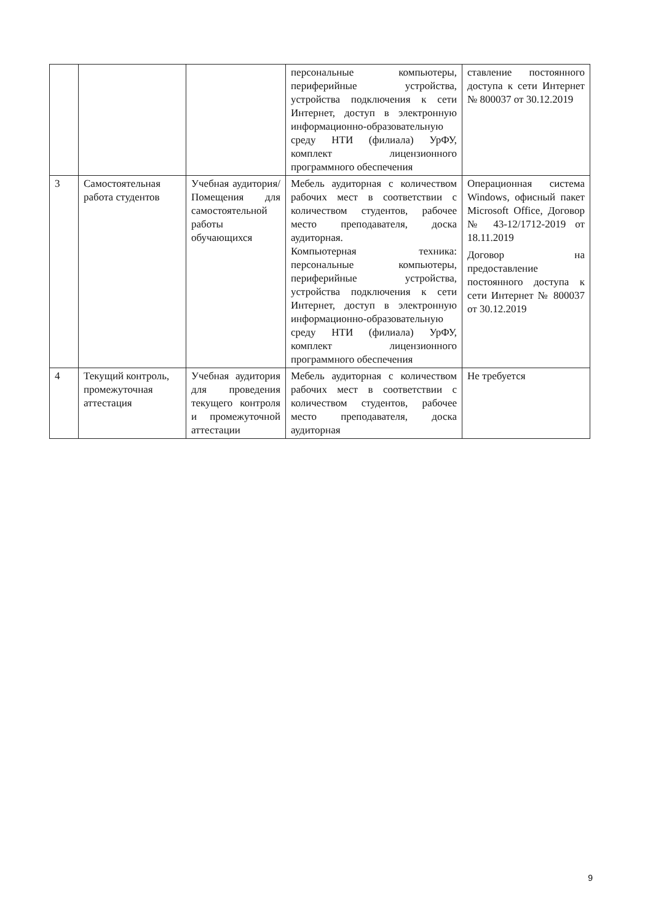| | | | персональные компьютеры, периферийные устройства, устройства подключения к сети Интернет, доступ в электронную информационно-образовательную среду НТИ (филиала) УрФУ, комплект лицензионного программного обеспечения | ставление постоянного доступа к сети Интернет № 800037 от 30.12.2019 |
| 3 | Самостоятельная работа студентов | Учебная аудитория/ Помещения для самостоятельной работы обучающихся | Мебель аудиторная с количеством рабочих мест в соответствии с количеством студентов, рабочее место преподавателя, доска аудиторная. Компьютерная техника: персональные компьютеры, периферийные устройства, устройства подключения к сети Интернет, доступ в электронную информационно-образовательную среду НТИ (филиала) УрФУ, комплект лицензионного программного обеспечения | Операционная система Windows, офисный пакет Microsoft Office, Договор № 43-12/1712-2019 от 18.11.2019 Договор на предоставление постоянного доступа к сети Интернет № 800037 от 30.12.2019 |
| 4 | Текущий контроль, промежуточная аттестация | Учебная аудитория для проведения текущего контроля и промежуточной аттестации | Мебель аудиторная с количеством рабочих мест в соответствии с количеством студентов, рабочее место преподавателя, доска аудиторная | Не требуется |
9